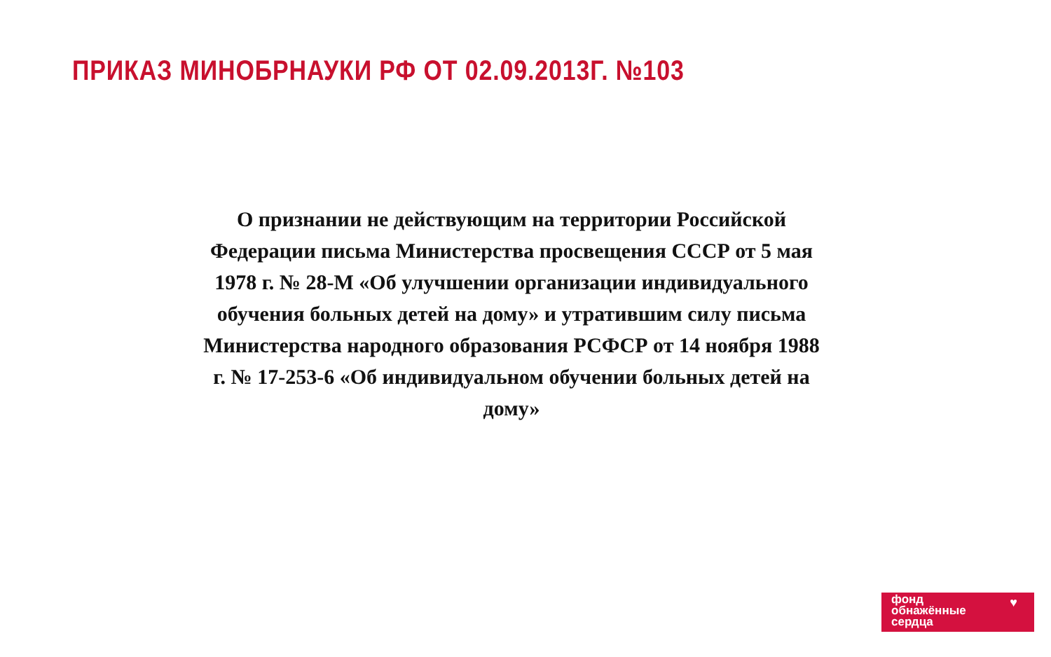ПРИКАЗ МИНОБРНАУКИ РФ ОТ 02.09.2013Г. №103
О признании не действующим на территории Российской Федерации письма Министерства просвещения СССР от 5 мая 1978 г. № 28-М «Об улучшении организации индивидуального обучения больных детей на дому» и утратившим силу письма Министерства народного образования РСФСР от 14 ноября 1988 г. № 17-253-6 «Об индивидуальном обучении больных детей на дому»
фонд
обнажённые
сердца
♥